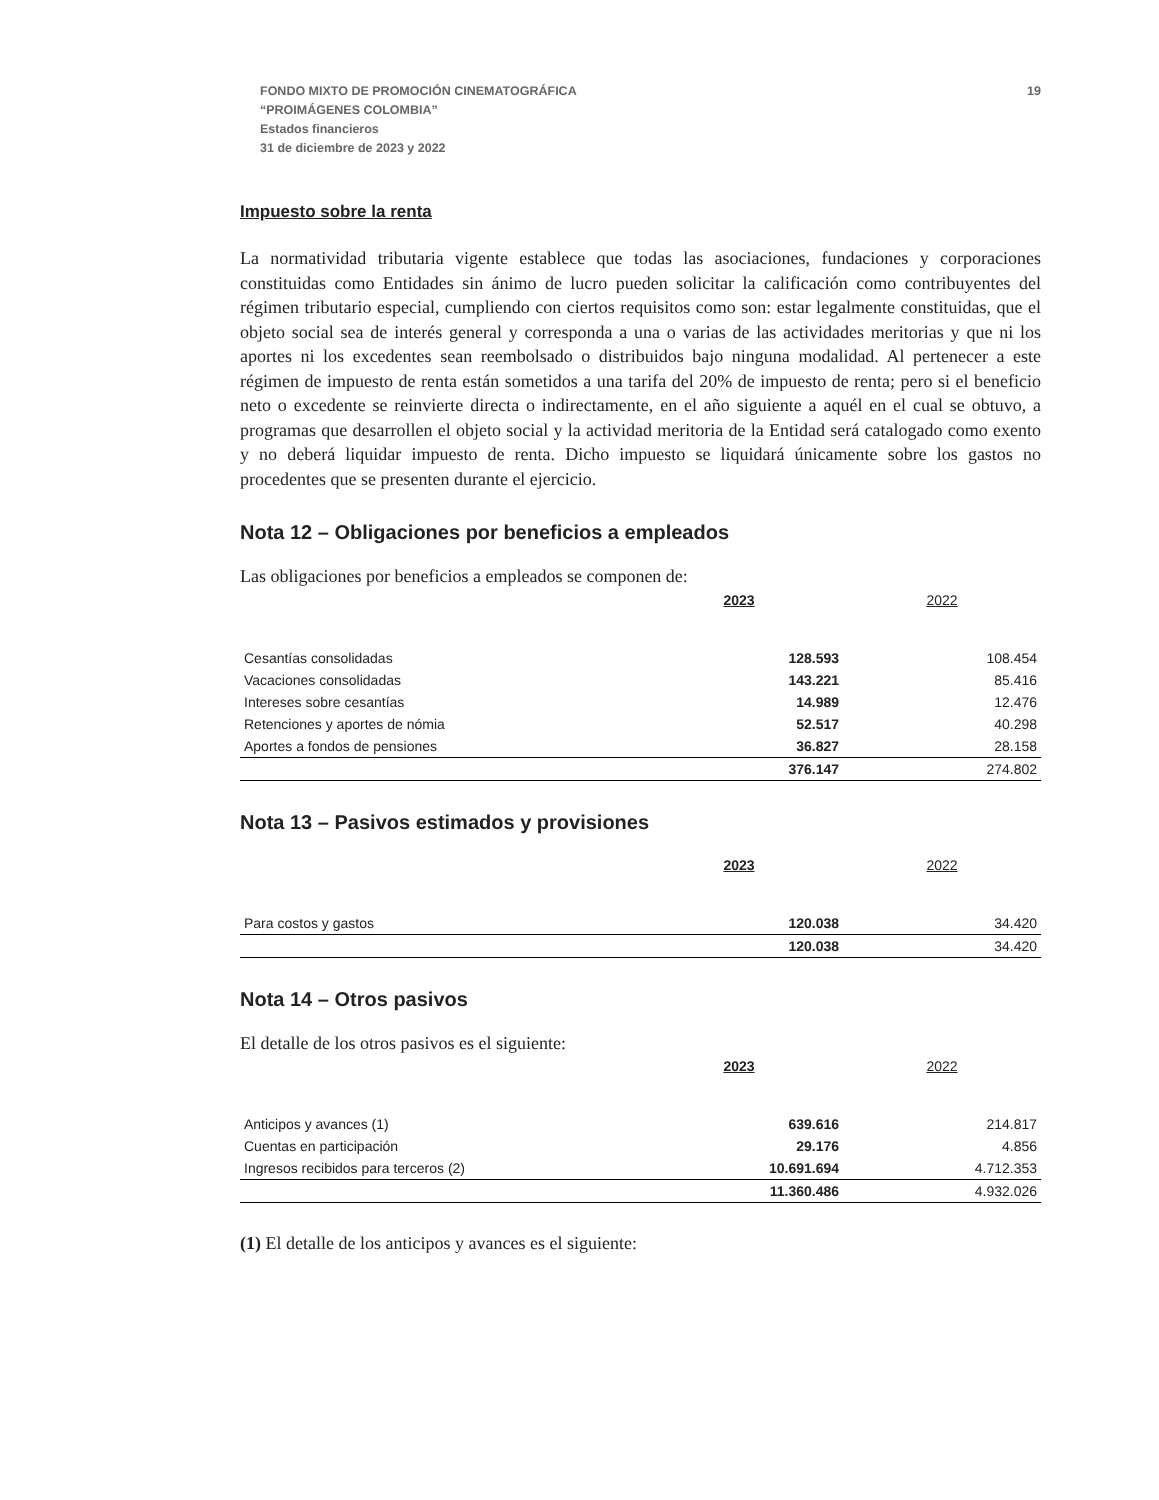FONDO MIXTO DE PROMOCIÓN CINEMATOGRÁFICA
“PROIMÁGENES COLOMBIA”
Estados financieros
31 de diciembre de 2023 y 2022
19
Impuesto sobre la renta
La normatividad tributaria vigente establece que todas las asociaciones, fundaciones y corporaciones constituidas como Entidades sin ánimo de lucro pueden solicitar la calificación como contribuyentes del régimen tributario especial, cumpliendo con ciertos requisitos como son: estar legalmente constituidas, que el objeto social sea de interés general y corresponda a una o varias de las actividades meritorias y que ni los aportes ni los excedentes sean reembolsado o distribuidos bajo ninguna modalidad. Al pertenecer a este régimen de impuesto de renta están sometidos a una tarifa del 20% de impuesto de renta; pero si el beneficio neto o excedente se reinvierte directa o indirectamente, en el año siguiente a aquél en el cual se obtuvo, a programas que desarrollen el objeto social y la actividad meritoria de la Entidad será catalogado como exento y no deberá liquidar impuesto de renta. Dicho impuesto se liquidará únicamente sobre los gastos no procedentes que se presenten durante el ejercicio.
Nota 12 – Obligaciones por beneficios a empleados
Las obligaciones por beneficios a empleados se componen de:
| | 2023 | 2022 |
| --- | --- | --- |
| Cesantías consolidadas | 128.593 | 108.454 |
| Vacaciones consolidadas | 143.221 | 85.416 |
| Intereses sobre cesantías | 14.989 | 12.476 |
| Retenciones y aportes de nómia | 52.517 | 40.298 |
| Aportes a fondos de pensiones | 36.827 | 28.158 |
| | 376.147 | 274.802 |
Nota 13 – Pasivos estimados y provisiones
| | 2023 | 2022 |
| --- | --- | --- |
| Para costos y gastos | 120.038 | 34.420 |
| | 120.038 | 34.420 |
Nota 14 – Otros pasivos
El detalle de los otros pasivos es el siguiente:
| | 2023 | 2022 |
| --- | --- | --- |
| Anticipos y avances (1) | 639.616 | 214.817 |
| Cuentas en participación | 29.176 | 4.856 |
| Ingresos recibidos para terceros (2) | 10.691.694 | 4.712.353 |
| | 11.360.486 | 4.932.026 |
(1) El detalle de los anticipos y avances es el siguiente: